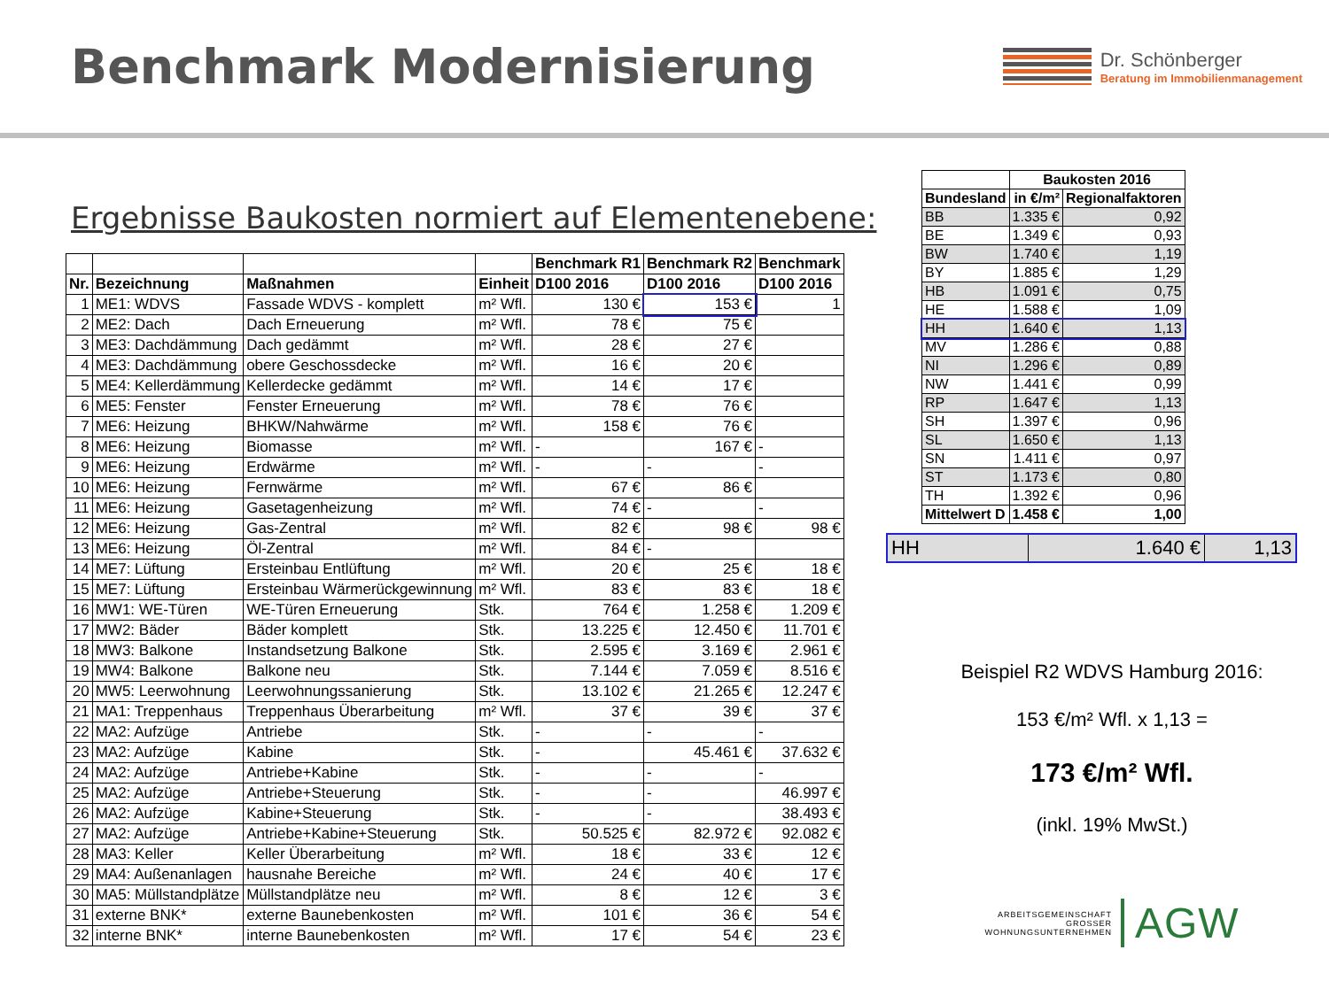Benchmark Modernisierung
Dr. Schönberger
Beratung im Immobilienmanagement
Ergebnisse Baukosten normiert auf Elementenebene:
| | | | | Benchmark R1 | Benchmark R2 | Benchmark |
| --- | --- | --- | --- | --- | --- | --- |
| Nr. | Bezeichnung | Maßnahmen | Einheit | D100 2016 | D100 2016 | D100 2016 |
| 1 | ME1: WDVS | Fassade WDVS - komplett | m² Wfl. | 130 € | 153 € | 1 |
| 2 | ME2: Dach | Dach Erneuerung | m² Wfl. | 78 € | 75 € | |
| 3 | ME3: Dachdämmung | Dach gedämmt | m² Wfl. | 28 € | 27 € | |
| 4 | ME3: Dachdämmung | obere Geschossdecke | m² Wfl. | 16 € | 20 € | |
| 5 | ME4: Kellerdämmung | Kellerdecke gedämmt | m² Wfl. | 14 € | 17 € | |
| 6 | ME5: Fenster | Fenster Erneuerung | m² Wfl. | 78 € | 76 € | |
| 7 | ME6: Heizung | BHKW/Nahwärme | m² Wfl. | 158 € | 76 € | |
| 8 | ME6: Heizung | Biomasse | m² Wfl. | - | 167 € | - |
| 9 | ME6: Heizung | Erdwärme | m² Wfl. | - | - | - |
| 10 | ME6: Heizung | Fernwärme | m² Wfl. | 67 € | 86 € | |
| 11 | ME6: Heizung | Gasetagenheizung | m² Wfl. | 74 € | - | - |
| 12 | ME6: Heizung | Gas-Zentral | m² Wfl. | 82 € | 98 € | 98 € |
| 13 | ME6: Heizung | Öl-Zentral | m² Wfl. | 84 € | - | |
| 14 | ME7: Lüftung | Ersteinbau Entlüftung | m² Wfl. | 20 € | 25 € | 18 € |
| 15 | ME7: Lüftung | Ersteinbau Wärmerückgewinnung | m² Wfl. | 83 € | 83 € | 18 € |
| 16 | MW1: WE-Türen | WE-Türen Erneuerung | Stk. | 764 € | 1.258 € | 1.209 € |
| 17 | MW2: Bäder | Bäder komplett | Stk. | 13.225 € | 12.450 € | 11.701 € |
| 18 | MW3: Balkone | Instandsetzung Balkone | Stk. | 2.595 € | 3.169 € | 2.961 € |
| 19 | MW4: Balkone | Balkone neu | Stk. | 7.144 € | 7.059 € | 8.516 € |
| 20 | MW5: Leerwohnung | Leerwohnungssanierung | Stk. | 13.102 € | 21.265 € | 12.247 € |
| 21 | MA1: Treppenhaus | Treppenhaus Überarbeitung | m² Wfl. | 37 € | 39 € | 37 € |
| 22 | MA2: Aufzüge | Antriebe | Stk. | - | - | - |
| 23 | MA2: Aufzüge | Kabine | Stk. | - | 45.461 € | 37.632 € |
| 24 | MA2: Aufzüge | Antriebe+Kabine | Stk. | - | - | - |
| 25 | MA2: Aufzüge | Antriebe+Steuerung | Stk. | - | - | 46.997 € |
| 26 | MA2: Aufzüge | Kabine+Steuerung | Stk. | - | - | 38.493 € |
| 27 | MA2: Aufzüge | Antriebe+Kabine+Steuerung | Stk. | 50.525 € | 82.972 € | 92.082 € |
| 28 | MA3: Keller | Keller Überarbeitung | m² Wfl. | 18 € | 33 € | 12 € |
| 29 | MA4: Außenanlagen | hausnahe Bereiche | m² Wfl. | 24 € | 40 € | 17 € |
| 30 | MA5: Müllstandplätze | Müllstandplätze neu | m² Wfl. | 8 € | 12 € | 3 € |
| 31 | externe BNK* | externe Baunebenkosten | m² Wfl. | 101 € | 36 € | 54 € |
| 32 | interne BNK* | interne Baunebenkosten | m² Wfl. | 17 € | 54 € | 23 € |
| | Baukosten 2016 | |
| --- | --- | --- |
| Bundesland | in €/m² | Regionalfaktoren |
| BB | 1.335 € | 0,92 |
| BE | 1.349 € | 0,93 |
| BW | 1.740 € | 1,19 |
| BY | 1.885 € | 1,29 |
| HB | 1.091 € | 0,75 |
| HE | 1.588 € | 1,09 |
| HH | 1.640 € | 1,13 |
| MV | 1.286 € | 0,88 |
| NI | 1.296 € | 0,89 |
| NW | 1.441 € | 0,99 |
| RP | 1.647 € | 1,13 |
| SH | 1.397 € | 0,96 |
| SL | 1.650 € | 1,13 |
| SN | 1.411 € | 0,97 |
| ST | 1.173 € | 0,80 |
| TH | 1.392 € | 0,96 |
| Mittelwert D | 1.458 € | 1,00 |
HH 1.640 € 1,13
Beispiel R2 WDVS Hamburg 2016:
153 €/m² Wfl. x 1,13 =
173 €/m² Wfl.
(inkl. 19% MwSt.)
ARBEITSGEMEINSCHAFT
GROSSER
WOHNUNGSUNTERNEHMEN
AGW